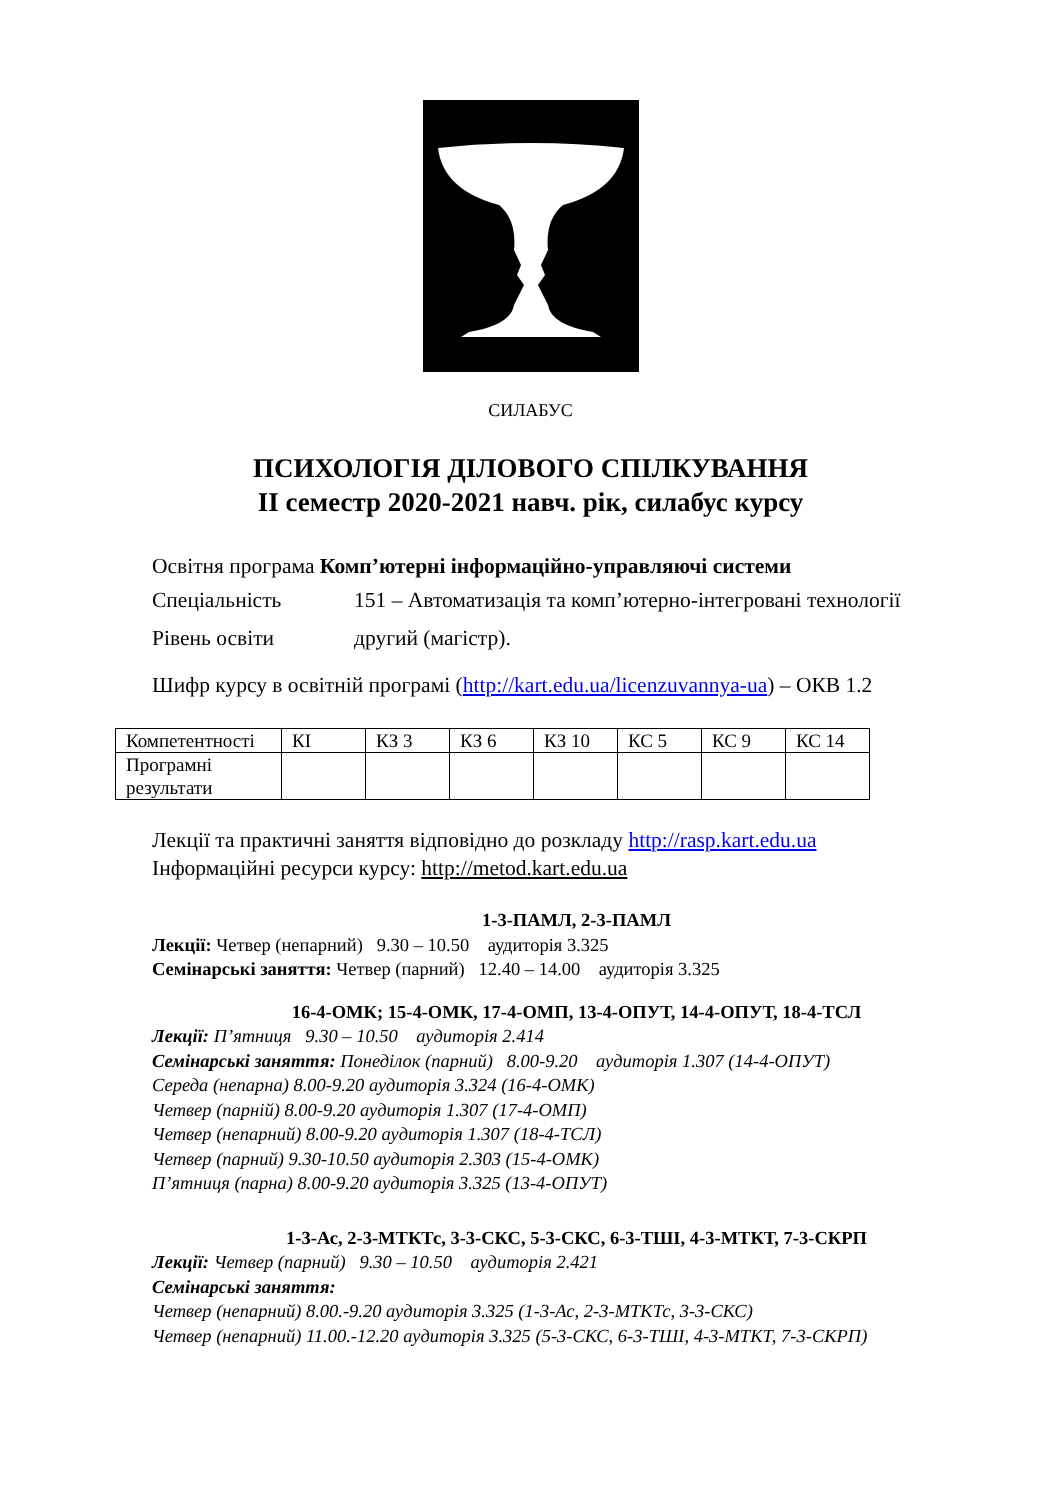СИЛАБУС
ПСИХОЛОГІЯ ДІЛОВОГО СПІЛКУВАННЯ
ІІ семестр 2020-2021 навч. рік, силабус курсу
Освітня програма Комп’ютерні інформаційно-управляючі системи
Спеціальність 151 – Автоматизація та комп’ютерно-інтегровані технології
Рівень освіти другий (магістр).
Шифр курсу в освітній програмі (http://kart.edu.ua/licenzuvannya-ua) – ОКВ 1.2
| Компетентності | КІ | КЗ 3 | КЗ 6 | КЗ 10 | КС 5 | КС 9 | КС 14 |
| Програмні результати | | | | | | | |
Лекції та практичні заняття відповідно до розкладу http://rasp.kart.edu.ua
Інформаційні ресурси курсу: http://metod.kart.edu.ua
1-3-ПАМЛ, 2-3-ПАМЛ
Лекції: Четвер (непарний) 9.30 – 10.50 аудиторія 3.325
Семінарські заняття: Четвер (парний) 12.40 – 14.00 аудиторія 3.325
16-4-ОМК; 15-4-ОМК, 17-4-ОМП, 13-4-ОПУТ, 14-4-ОПУТ, 18-4-ТСЛ
Лекції: П’ятниця 9.30 – 10.50 аудиторія 2.414
Семінарські заняття: Понеділок (парний) 8.00-9.20 аудиторія 1.307 (14-4-ОПУТ)
Середа (непарна) 8.00-9.20 аудиторія 3.324 (16-4-ОМК)
Четвер (парній) 8.00-9.20 аудиторія 1.307 (17-4-ОМП)
Четвер (непарний) 8.00-9.20 аудиторія 1.307 (18-4-ТСЛ)
Четвер (парний) 9.30-10.50 аудиторія 2.303 (15-4-ОМК)
П’ятниця (парна) 8.00-9.20 аудиторія 3.325 (13-4-ОПУТ)
1-3-Ас, 2-3-МТКТс, 3-3-СКС, 5-3-СКС, 6-3-ТШІ, 4-3-МТКТ, 7-3-СКРП
Лекції: Четвер (парний) 9.30 – 10.50 аудиторія 2.421
Семінарські заняття:
Четвер (непарний) 8.00.-9.20 аудиторія 3.325 (1-3-Ас, 2-3-МТКТс, 3-3-СКС)
Четвер (непарний) 11.00.-12.20 аудиторія 3.325 (5-3-СКС, 6-3-ТШІ, 4-3-МТКТ, 7-3-СКРП)